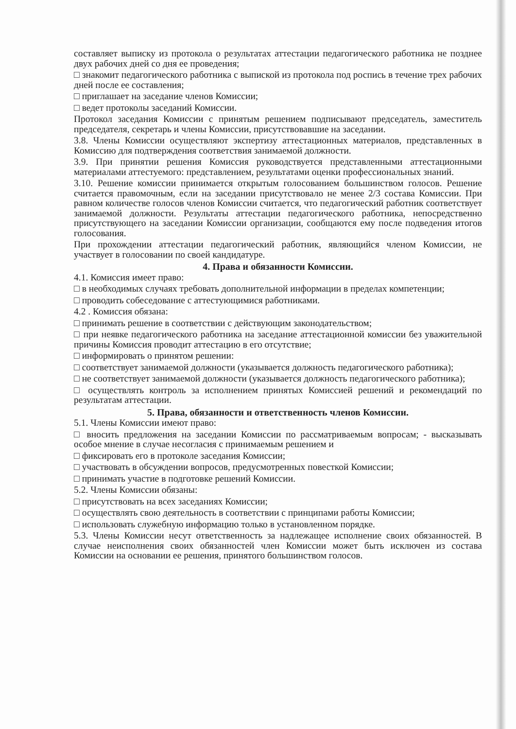составляет выписку из протокола о результатах аттестации педагогического работника не позднее двух рабочих дней со дня ее проведения;
□ знакомит педагогического работника с выпиской из протокола под роспись в течение трех рабочих дней после ее составления;
□ приглашает на заседание членов Комиссии;
□ ведет протоколы заседаний Комиссии.
Протокол заседания Комиссии с принятым решением подписывают председатель, заместитель председателя, секретарь и члены Комиссии, присутствовавшие на заседании.
3.8. Члены Комиссии осуществляют экспертизу аттестационных материалов, представленных в Комиссию для подтверждения соответствия занимаемой должности.
3.9. При принятии решения Комиссия руководствуется представленными аттестационными материалами аттестуемого: представлением, результатами оценки профессиональных знаний.
3.10. Решение комиссии принимается открытым голосованием большинством голосов. Решение считается правомочным, если на заседании присутствовало не менее 2/3 состава Комиссии. При равном количестве голосов членов Комиссии считается, что педагогический работник соответствует занимаемой должности. Результаты аттестации педагогического работника, непосредственно присутствующего на заседании Комиссии организации, сообщаются ему после подведения итогов голосования.
При прохождении аттестации педагогический работник, являющийся членом Комиссии, не участвует в голосовании по своей кандидатуре.
4. Права и обязанности Комиссии.
4.1. Комиссия имеет право:
□ в необходимых случаях требовать дополнительной информации в пределах компетенции;
□ проводить собеседование с аттестующимися работниками.
4.2 . Комиссия обязана:
□ принимать решение в соответствии с действующим законодательством;
□ при неявке педагогического работника на заседание аттестационной комиссии без уважительной причины Комиссия проводит аттестацию в его отсутствие;
□ информировать о принятом решении:
□ соответствует занимаемой должности (указывается должность педагогического работника);
□ не соответствует занимаемой должности (указывается должность педагогического работника);
□ осуществлять контроль за исполнением принятых Комиссией решений и рекомендаций по результатам аттестации.
5. Права, обязанности и ответственность членов Комиссии.
5.1. Члены Комиссии имеют право:
□ вносить предложения на заседании Комиссии по рассматриваемым вопросам; - высказывать особое мнение в случае несогласия с принимаемым решением и
□ фиксировать его в протоколе заседания Комиссии;
□ участвовать в обсуждении вопросов, предусмотренных повесткой Комиссии;
□ принимать участие в подготовке решений Комиссии.
5.2. Члены Комиссии обязаны:
□ присутствовать на всех заседаниях Комиссии;
□ осуществлять свою деятельность в соответствии с принципами работы Комиссии;
□ использовать служебную информацию только в установленном порядке.
5.3. Члены Комиссии несут ответственность за надлежащее исполнение своих обязанностей. В случае неисполнения своих обязанностей член Комиссии может быть исключен из состава Комиссии на основании ее решения, принятого большинством голосов.